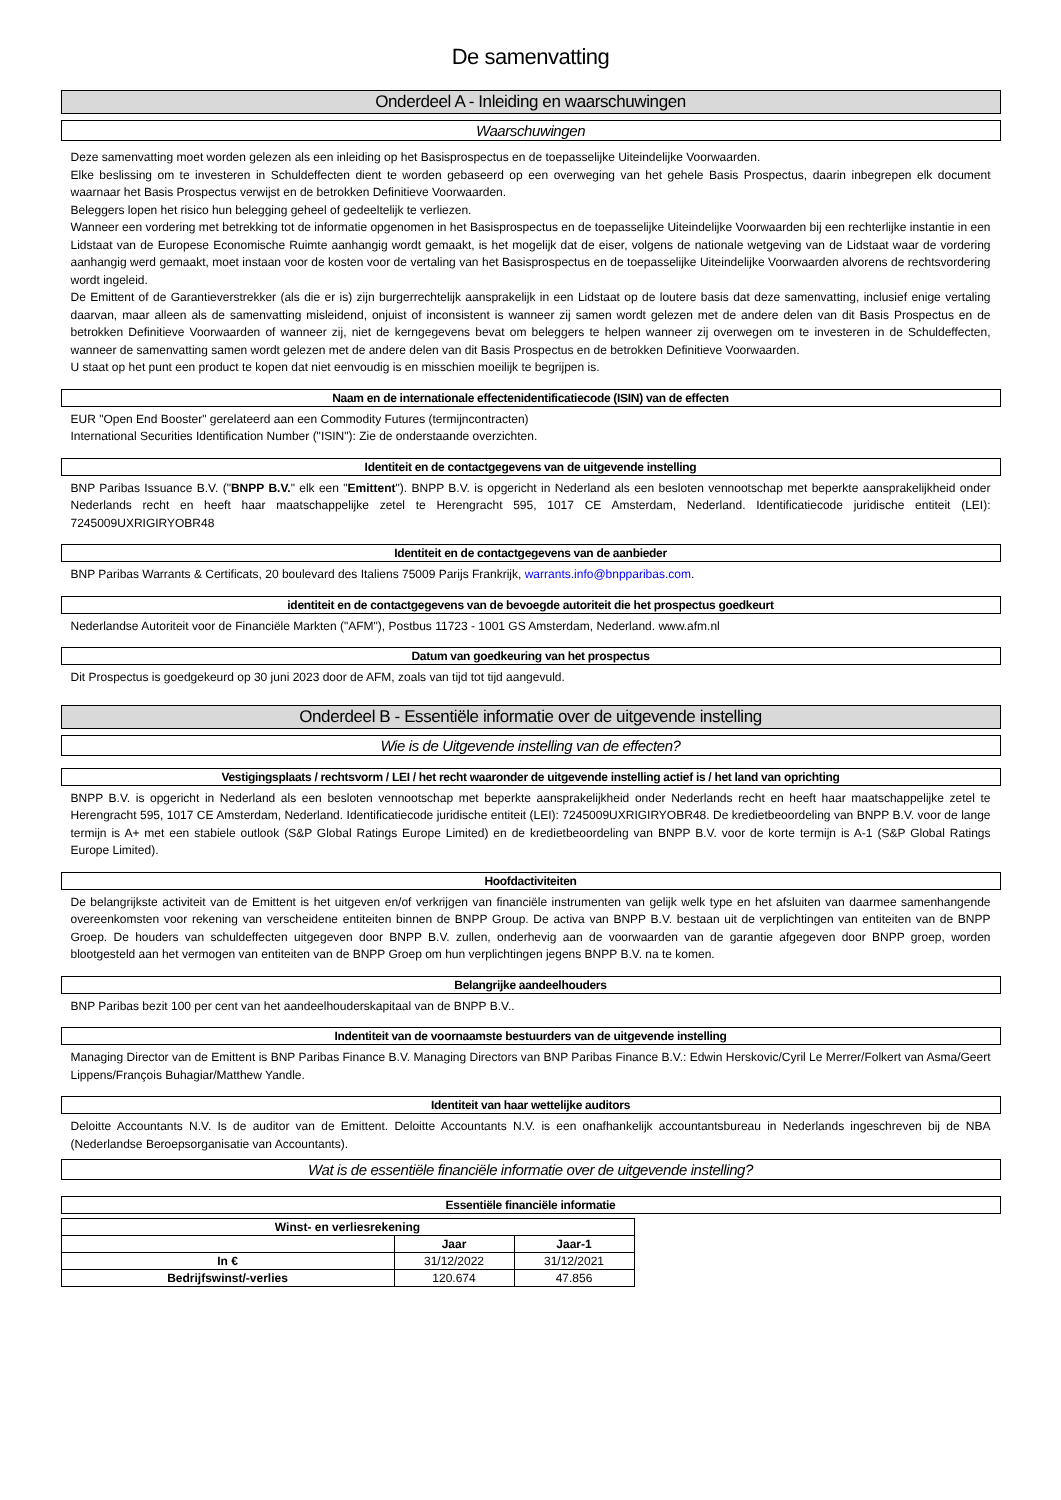De samenvatting
Onderdeel A - Inleiding en waarschuwingen
Waarschuwingen
Deze samenvatting moet worden gelezen als een inleiding op het Basisprospectus en de toepasselijke Uiteindelijke Voorwaarden.
Elke beslissing om te investeren in Schuldeffecten dient te worden gebaseerd op een overweging van het gehele Basis Prospectus, daarin inbegrepen elk document waarnaar het Basis Prospectus verwijst en de betrokken Definitieve Voorwaarden.
Beleggers lopen het risico hun belegging geheel of gedeeltelijk te verliezen.
Wanneer een vordering met betrekking tot de informatie opgenomen in het Basisprospectus en de toepasselijke Uiteindelijke Voorwaarden bij een rechterlijke instantie in een Lidstaat van de Europese Economische Ruimte aanhangig wordt gemaakt, is het mogelijk dat de eiser, volgens de nationale wetgeving van de Lidstaat waar de vordering aanhangig werd gemaakt, moet instaan voor de kosten voor de vertaling van het Basisprospectus en de toepasselijke Uiteindelijke Voorwaarden alvorens de rechtsvordering wordt ingeleid.
De Emittent of de Garantieverstrekker (als die er is) zijn burgerrechtelijk aansprakelijk in een Lidstaat op de loutere basis dat deze samenvatting, inclusief enige vertaling daarvan, maar alleen als de samenvatting misleidend, onjuist of inconsistent is wanneer zij samen wordt gelezen met de andere delen van dit Basis Prospectus en de betrokken Definitieve Voorwaarden of wanneer zij, niet de kerngegevens bevat om beleggers te helpen wanneer zij overwegen om te investeren in de Schuldeffecten, wanneer de samenvatting samen wordt gelezen met de andere delen van dit Basis Prospectus en de betrokken Definitieve Voorwaarden.
U staat op het punt een product te kopen dat niet eenvoudig is en misschien moeilijk te begrijpen is.
Naam en de internationale effectenidentificatiecode (ISIN) van de effecten
EUR "Open End Booster" gerelateerd aan een Commodity Futures (termijncontracten)
International Securities Identification Number ("ISIN"): Zie de onderstaande overzichten.
Identiteit en de contactgegevens van de uitgevende instelling
BNP Paribas Issuance B.V. ("BNPP B.V." elk een "Emittent"). BNPP B.V. is opgericht in Nederland als een besloten vennootschap met beperkte aansprakelijkheid onder Nederlands recht en heeft haar maatschappelijke zetel te Herengracht 595, 1017 CE Amsterdam, Nederland. Identificatiecode juridische entiteit (LEI): 7245009UXRIGIRYOBR48
Identiteit en de contactgegevens van de aanbieder
BNP Paribas Warrants & Certificats, 20 boulevard des Italiens 75009 Parijs Frankrijk, warrants.info@bnpparibas.com.
identiteit en de contactgegevens van de bevoegde autoriteit die het prospectus goedkeurt
Nederlandse Autoriteit voor de Financiële Markten ("AFM"), Postbus 11723 - 1001 GS Amsterdam, Nederland. www.afm.nl
Datum van goedkeuring van het prospectus
Dit Prospectus is goedgekeurd op 30 juni 2023 door de AFM, zoals van tijd tot tijd aangevuld.
Onderdeel B - Essentiële informatie over de uitgevende instelling
Wie is de Uitgevende instelling van de effecten?
Vestigingsplaats / rechtsvorm / LEI / het recht waaronder de uitgevende instelling actief is / het land van oprichting
BNPP B.V. is opgericht in Nederland als een besloten vennootschap met beperkte aansprakelijkheid onder Nederlands recht en heeft haar maatschappelijke zetel te Herengracht 595, 1017 CE Amsterdam, Nederland. Identificatiecode juridische entiteit (LEI): 7245009UXRIGIRYOBR48. De kredietbeoordeling van BNPP B.V. voor de lange termijn is A+ met een stabiele outlook (S&P Global Ratings Europe Limited) en de kredietbeoordeling van BNPP B.V. voor de korte termijn is A-1 (S&P Global Ratings Europe Limited).
Hoofdactiviteiten
De belangrijkste activiteit van de Emittent is het uitgeven en/of verkrijgen van financiële instrumenten van gelijk welk type en het afsluiten van daarmee samenhangende overeenkomsten voor rekening van verscheidene entiteiten binnen de BNPP Group. De activa van BNPP B.V. bestaan uit de verplichtingen van entiteiten van de BNPP Groep. De houders van schuldeffecten uitgegeven door BNPP B.V. zullen, onderhevig aan de voorwaarden van de garantie afgegeven door BNPP groep, worden blootgesteld aan het vermogen van entiteiten van de BNPP Groep om hun verplichtingen jegens BNPP B.V. na te komen.
Belangrijke aandeelhouders
BNP Paribas bezit 100 per cent van het aandeelhouderskapitaal van de BNPP B.V..
Indentiteit van de voornaamste bestuurders van de uitgevende instelling
Managing Director van de Emittent is BNP Paribas Finance B.V. Managing Directors van BNP Paribas Finance B.V.: Edwin Herskovic/Cyril Le Merrer/Folkert van Asma/Geert Lippens/François Buhagiar/Matthew Yandle.
Identiteit van haar wettelijke auditors
Deloitte Accountants N.V. Is de auditor van de Emittent. Deloitte Accountants N.V. is een onafhankelijk accountantsbureau in Nederlands ingeschreven bij de NBA (Nederlandse Beroepsorganisatie van Accountants).
Wat is de essentiële financiële informatie over de uitgevende instelling?
Essentiële financiële informatie
| Winst- en verliesrekening | | |
| --- | --- | --- |
| | Jaar | Jaar-1 |
| In € | 31/12/2022 | 31/12/2021 |
| Bedrijfswinst/-verlies | 120.674 | 47.856 |